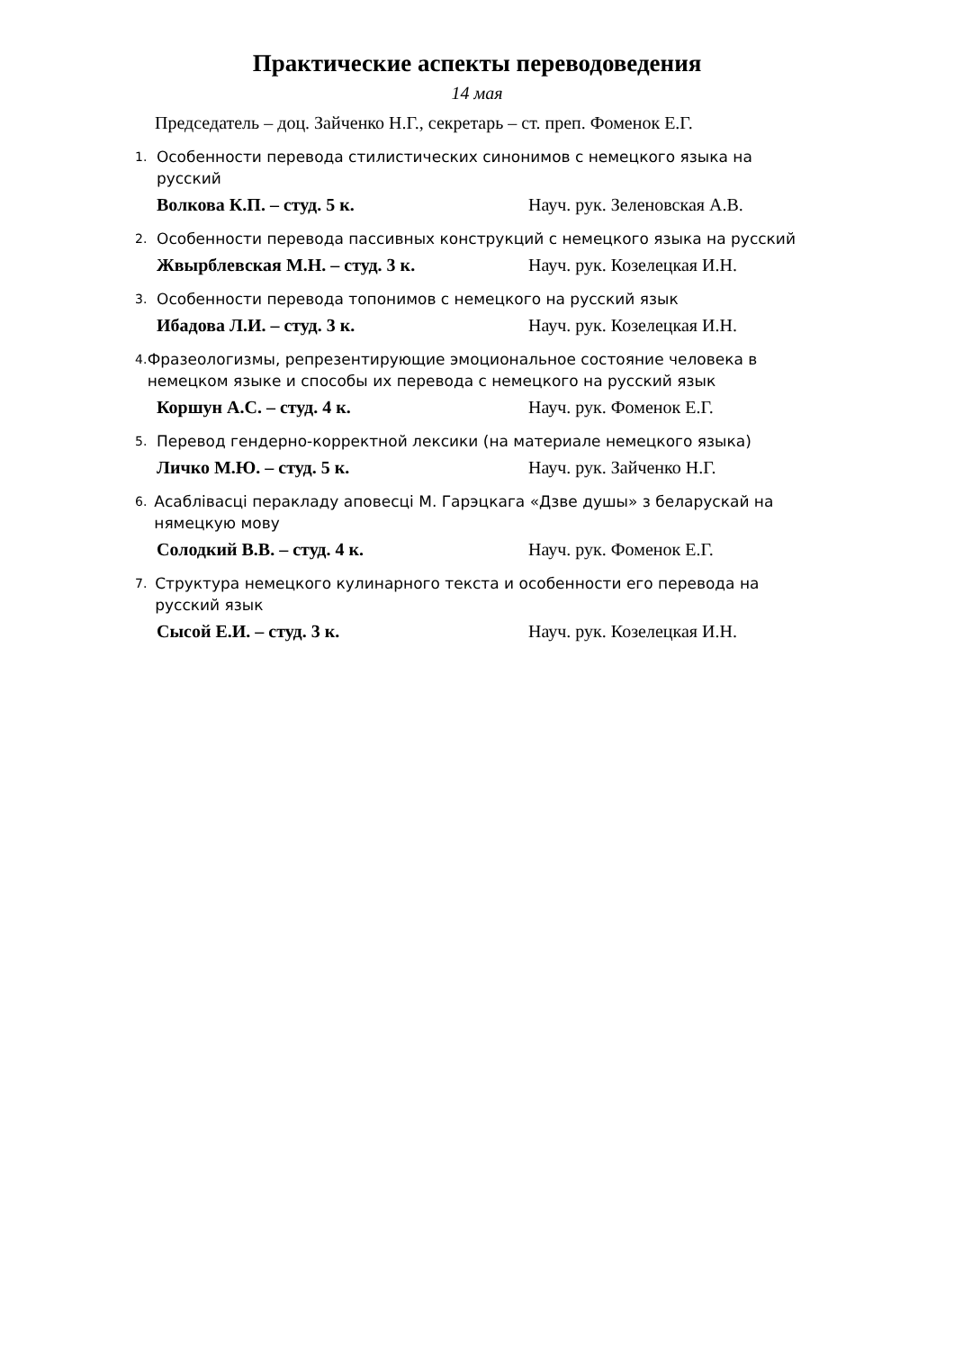Практические аспекты переводоведения
14 мая
Председатель – доц. Зайченко Н.Г., секретарь – ст. преп. Фоменок Е.Г.
1. Особенности перевода стилистических синонимов с немецкого языка на русский
Волкова К.П. – студ. 5 к. Науч. рук. Зеленовская А.В.
2. Особенности перевода пассивных конструкций с немецкого языка на русский
Жвырблевская М.Н. – студ. 3 к. Науч. рук. Козелецкая И.Н.
3. Особенности перевода топонимов с немецкого на русский язык
Ибадова Л.И. – студ. 3 к. Науч. рук. Козелецкая И.Н.
4. Фразеологизмы, репрезентирующие эмоциональное состояние человека в немецком языке и способы их перевода с немецкого на русский язык
Коршун А.С. – студ. 4 к. Науч. рук. Фоменок Е.Г.
5. Перевод гендерно-корректной лексики (на материале немецкого языка)
Личко М.Ю. – студ. 5 к. Науч. рук. Зайченко Н.Г.
6. Асаблівасці перакладу аповесці М. Гарэцкага «Дзве душы» з беларускай на нямецкую мову
Солодкий В.В. – студ. 4 к. Науч. рук. Фоменок Е.Г.
7. Структура немецкого кулинарного текста и особенности его перевода на русский язык
Сысой Е.И. – студ. 3 к. Науч. рук. Козелецкая И.Н.